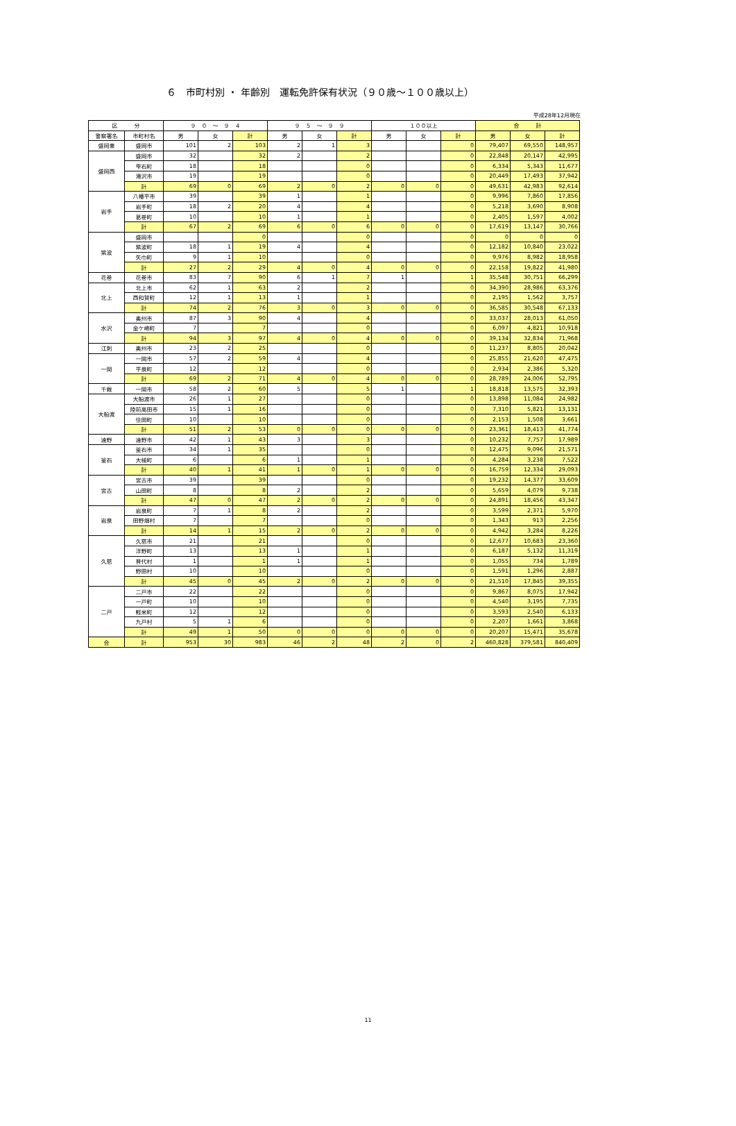６　市町村別 ・ 年齢別　運転免許保有状況（９０歳～１００歳以上）
平成28年12月現在
| 区 分 | | ９ ０ ～ ９ ４ | | | ９ ５ ～ ９ ９ | | | １００以上 | | | 合 計 | | |
| --- | --- | --- | --- | --- | --- | --- | --- | --- | --- | --- | --- | --- | --- |
| 警察署名 | 市町村名 | 男 | 女 | 計 | 男 | 女 | 計 | 男 | 女 | 計 | 男 | 女 | 計 |
| 盛岡東 | 盛岡市 | 101 | 2 | 103 | 2 | 1 | 3 | | | 0 | 79,407 | 69,550 | 148,957 |
| 盛岡西 | 盛岡市 | 32 | | 32 | 2 | | 2 | | | 0 | 22,848 | 20,147 | 42,995 |
| | 雫石町 | 18 | | 18 | | | 0 | | | 0 | 6,334 | 5,343 | 11,677 |
| | 滝沢市 | 19 | | 19 | | | 0 | | | 0 | 20,449 | 17,493 | 37,942 |
| | 計 | 69 | 0 | 69 | 2 | 0 | 2 | 0 | 0 | 0 | 49,631 | 42,983 | 92,614 |
| 岩手 | 八幡平市 | 39 | | 39 | 1 | | 1 | | | 0 | 9,996 | 7,860 | 17,856 |
| | 岩手町 | 18 | 2 | 20 | 4 | | 4 | | | 0 | 5,218 | 3,690 | 8,908 |
| | 葛巻町 | 10 | | 10 | 1 | | 1 | | | 0 | 2,405 | 1,597 | 4,002 |
| | 計 | 67 | 2 | 69 | 6 | 0 | 6 | 0 | 0 | 0 | 17,619 | 13,147 | 30,766 |
| 紫波 | 盛岡市 | | | 0 | | | 0 | | | 0 | 0 | 0 | 0 |
| | 紫波町 | 18 | 1 | 19 | 4 | | 4 | | | 0 | 12,182 | 10,840 | 23,022 |
| | 矢巾町 | 9 | 1 | 10 | | | 0 | | | 0 | 9,976 | 8,982 | 18,958 |
| | 計 | 27 | 2 | 29 | 4 | 0 | 4 | 0 | 0 | 0 | 22,158 | 19,822 | 41,980 |
| 花巻 | 花巻市 | 83 | 7 | 90 | 6 | 1 | 7 | 1 | | 1 | 35,548 | 30,751 | 66,299 |
| 北上 | 北上市 | 62 | 1 | 63 | 2 | | 2 | | | 0 | 34,390 | 28,986 | 63,376 |
| | 西和賀町 | 12 | 1 | 13 | 1 | | 1 | | | 0 | 2,195 | 1,562 | 3,757 |
| | 計 | 74 | 2 | 76 | 3 | 0 | 3 | 0 | 0 | 0 | 36,585 | 30,548 | 67,133 |
| 水沢 | 奥州市 | 87 | 3 | 90 | 4 | | 4 | | | 0 | 33,037 | 28,013 | 61,050 |
| | 金ケ崎町 | 7 | | 7 | | | 0 | | | 0 | 6,097 | 4,821 | 10,918 |
| | 計 | 94 | 3 | 97 | 4 | 0 | 4 | 0 | 0 | 0 | 39,134 | 32,834 | 71,968 |
| 江刺 | 奥州市 | 23 | 2 | 25 | | | 0 | | | 0 | 11,237 | 8,805 | 20,042 |
| 一関 | 一関市 | 57 | 2 | 59 | 4 | | 4 | | | 0 | 25,855 | 21,620 | 47,475 |
| | 平泉町 | 12 | | 12 | | | 0 | | | 0 | 2,934 | 2,386 | 5,320 |
| | 計 | 69 | 2 | 71 | 4 | 0 | 4 | 0 | 0 | 0 | 28,789 | 24,006 | 52,795 |
| 千厩 | 一関市 | 58 | 2 | 60 | 5 | | 5 | 1 | | 1 | 18,818 | 13,575 | 32,393 |
| 大船渡 | 大船渡市 | 26 | 1 | 27 | | | 0 | | | 0 | 13,898 | 11,084 | 24,982 |
| | 陸前高田市 | 15 | 1 | 16 | | | 0 | | | 0 | 7,310 | 5,821 | 13,131 |
| | 住田町 | 10 | | 10 | | | 0 | | | 0 | 2,153 | 1,508 | 3,661 |
| | 計 | 51 | 2 | 53 | 0 | 0 | 0 | 0 | 0 | 0 | 23,361 | 18,413 | 41,774 |
| 遠野 | 遠野市 | 42 | 1 | 43 | 3 | | 3 | | | 0 | 10,232 | 7,757 | 17,989 |
| 釜石 | 釜石市 | 34 | 1 | 35 | | | 0 | | | 0 | 12,475 | 9,096 | 21,571 |
| | 大槌町 | 6 | | 6 | 1 | | 1 | | | 0 | 4,284 | 3,238 | 7,522 |
| | 計 | 40 | 1 | 41 | 1 | 0 | 1 | 0 | 0 | 0 | 16,759 | 12,334 | 29,093 |
| 宮古 | 宮古市 | 39 | | 39 | | | 0 | | | 0 | 19,232 | 14,377 | 33,609 |
| | 山田町 | 8 | | 8 | 2 | | 2 | | | 0 | 5,659 | 4,079 | 9,738 |
| | 計 | 47 | 0 | 47 | 2 | 0 | 2 | 0 | 0 | 0 | 24,891 | 18,456 | 43,347 |
| 岩泉 | 岩泉町 | 7 | 1 | 8 | 2 | | 2 | | | 0 | 3,599 | 2,371 | 5,970 |
| | 田野畑村 | 7 | | 7 | | | 0 | | | 0 | 1,343 | 913 | 2,256 |
| | 計 | 14 | 1 | 15 | 2 | 0 | 2 | 0 | 0 | 0 | 4,942 | 3,284 | 8,226 |
| 久慈 | 久慈市 | 21 | | 21 | | | 0 | | | 0 | 12,677 | 10,683 | 23,360 |
| | 洋野町 | 13 | | 13 | 1 | | 1 | | | 0 | 6,187 | 5,132 | 11,319 |
| | 普代村 | 1 | | 1 | 1 | | 1 | | | 0 | 1,055 | 734 | 1,789 |
| | 野田村 | 10 | | 10 | | | 0 | | | 0 | 1,591 | 1,296 | 2,887 |
| | 計 | 45 | 0 | 45 | 2 | 0 | 2 | 0 | 0 | 0 | 21,510 | 17,845 | 39,355 |
| 二戸 | 二戸市 | 22 | | 22 | | | 0 | | | 0 | 9,867 | 8,075 | 17,942 |
| | 一戸町 | 10 | | 10 | | | 0 | | | 0 | 4,540 | 3,195 | 7,735 |
| | 軽米町 | 12 | | 12 | | | 0 | | | 0 | 3,593 | 2,540 | 6,133 |
| | 九戸村 | 5 | 1 | 6 | | | 0 | | | 0 | 2,207 | 1,661 | 3,868 |
| | 計 | 49 | 1 | 50 | 0 | 0 | 0 | 0 | 0 | 0 | 20,207 | 15,471 | 35,678 |
| 合 | 計 | 953 | 30 | 983 | 46 | 2 | 48 | 2 | 0 | 2 | 460,828 | 379,581 | 840,409 |
11